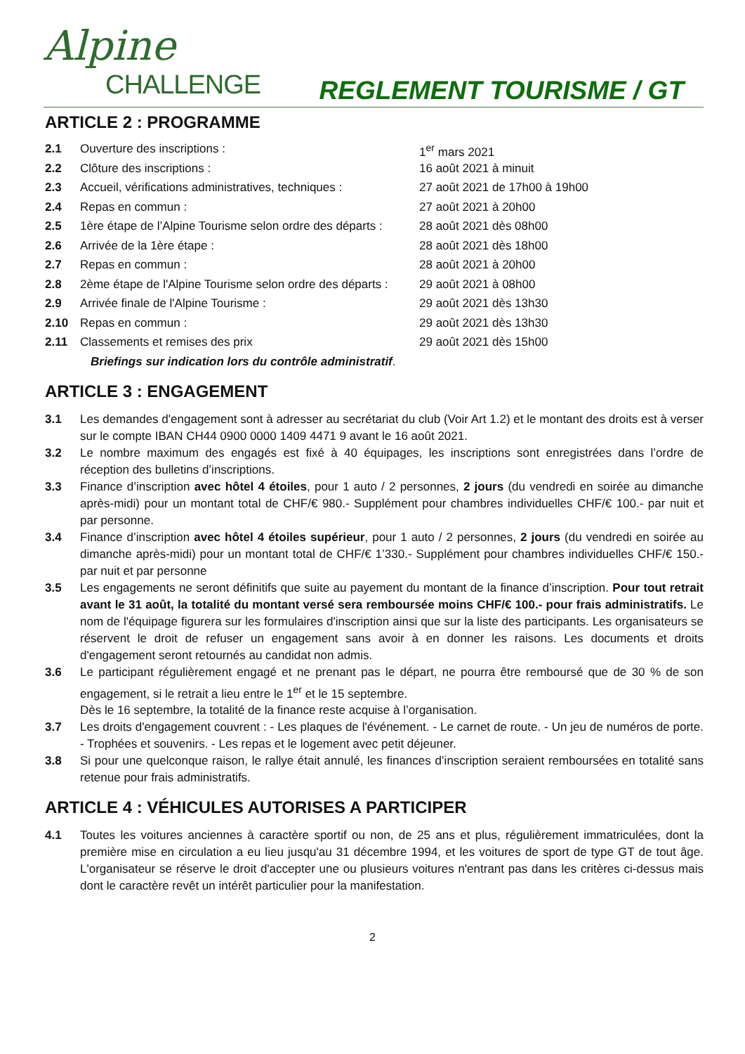Alpine
CHALLENGE
REGLEMENT TOURISME / GT
ARTICLE 2 : PROGRAMME
| 2.1 | Ouverture des inscriptions : | 1<sup>er</sup> mars 2021 |
| 2.2 | Clôture des inscriptions : | 16 août 2021 à minuit |
| 2.3 | Accueil, vérifications administratives, techniques : | 27 août 2021 de 17h00 à 19h00 |
| 2.4 | Repas en commun : | 27 août 2021 à 20h00 |
| 2.5 | 1ère étape de l’Alpine Tourisme selon ordre des départs : | 28 août 2021 dès 08h00 |
| 2.6 | Arrivée de la 1ère étape : | 28 août 2021 dès 18h00 |
| 2.7 | Repas en commun : | 28 août 2021 à 20h00 |
| 2.8 | 2ème étape de l'Alpine Tourisme selon ordre des départs : | 29 août 2021 à 08h00 |
| 2.9 | Arrivée finale de l'Alpine Tourisme : | 29 août 2021 dès 13h30 |
| 2.10 | Repas en commun : | 29 août 2021 dès 13h30 |
| 2.11 | Classements et remises des prix | 29 août 2021 dès 15h00 |
Briefings sur indication lors du contrôle administratif.
ARTICLE 3 : ENGAGEMENT
3.1 Les demandes d'engagement sont à adresser au secrétariat du club (Voir Art 1.2) et le montant des droits est à verser sur le compte IBAN CH44 0900 0000 1409 4471 9 avant le 16 août 2021.
3.2 Le nombre maximum des engagés est fixé à 40 équipages, les inscriptions sont enregistrées dans l’ordre de réception des bulletins d’inscriptions.
3.3 Finance d’inscription avec hôtel 4 étoiles, pour 1 auto / 2 personnes, 2 jours (du vendredi en soirée au dimanche après-midi) pour un montant total de CHF/€ 980.- Supplément pour chambres individuelles CHF/€ 100.- par nuit et par personne.
3.4 Finance d’inscription avec hôtel 4 étoiles supérieur, pour 1 auto / 2 personnes, 2 jours (du vendredi en soirée au dimanche après-midi) pour un montant total de CHF/€ 1’330.- Supplément pour chambres individuelles CHF/€ 150.- par nuit et par personne
3.5 Les engagements ne seront définitifs que suite au payement du montant de la finance d’inscription. Pour tout retrait avant le 31 août, la totalité du montant versé sera remboursée moins CHF/€ 100.- pour frais administratifs. Le nom de l'équipage figurera sur les formulaires d'inscription ainsi que sur la liste des participants. Les organisateurs se réservent le droit de refuser un engagement sans avoir à en donner les raisons. Les documents et droits d'engagement seront retournés au candidat non admis.
3.6 Le participant régulièrement engagé et ne prenant pas le départ, ne pourra être remboursé que de 30 % de son engagement, si le retrait a lieu entre le 1<sup>er</sup> et le 15 septembre.
Dès le 16 septembre, la totalité de la finance reste acquise à l’organisation.
3.7 Les droits d'engagement couvrent : - Les plaques de l'événement. - Le carnet de route. - Un jeu de numéros de porte. - Trophées et souvenirs. - Les repas et le logement avec petit déjeuner.
3.8 Si pour une quelconque raison, le rallye était annulé, les finances d’inscription seraient remboursées en totalité sans retenue pour frais administratifs.
ARTICLE 4 : VÉHICULES AUTORISES A PARTICIPER
4.1 Toutes les voitures anciennes à caractère sportif ou non, de 25 ans et plus, régulièrement immatriculées, dont la première mise en circulation a eu lieu jusqu'au 31 décembre 1994, et les voitures de sport de type GT de tout âge. L'organisateur se réserve le droit d'accepter une ou plusieurs voitures n'entrant pas dans les critères ci-dessus mais dont le caractère revêt un intérêt particulier pour la manifestation.
2